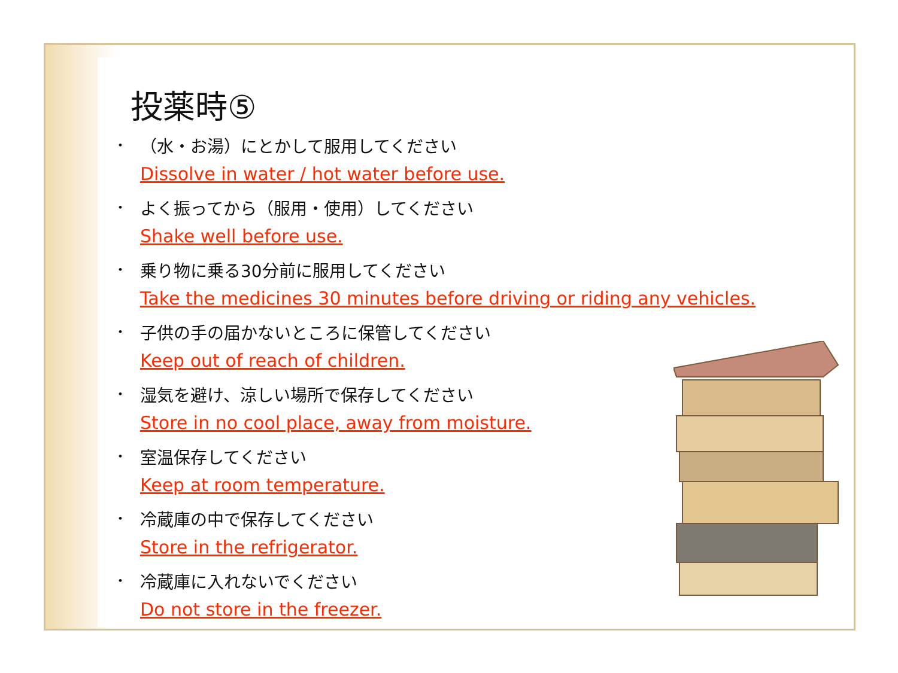投薬時⑤
・
（水・お湯）にとかして服用してください
Dissolve in water / hot water before use.
・
よく振ってから（服用・使用）してください
Shake well before use.
・
乗り物に乗る30分前に服用してください
Take the medicines 30 minutes before driving or riding any vehicles.
・
子供の手の届かないところに保管してください
Keep out of reach of children.
・
湿気を避け、涼しい場所で保存してください
Store in no cool place, away from moisture.
・
室温保存してください
Keep at room temperature.
・
冷蔵庫の中で保存してください
Store in the refrigerator.
・
冷蔵庫に入れないでください
Do not store in the freezer.